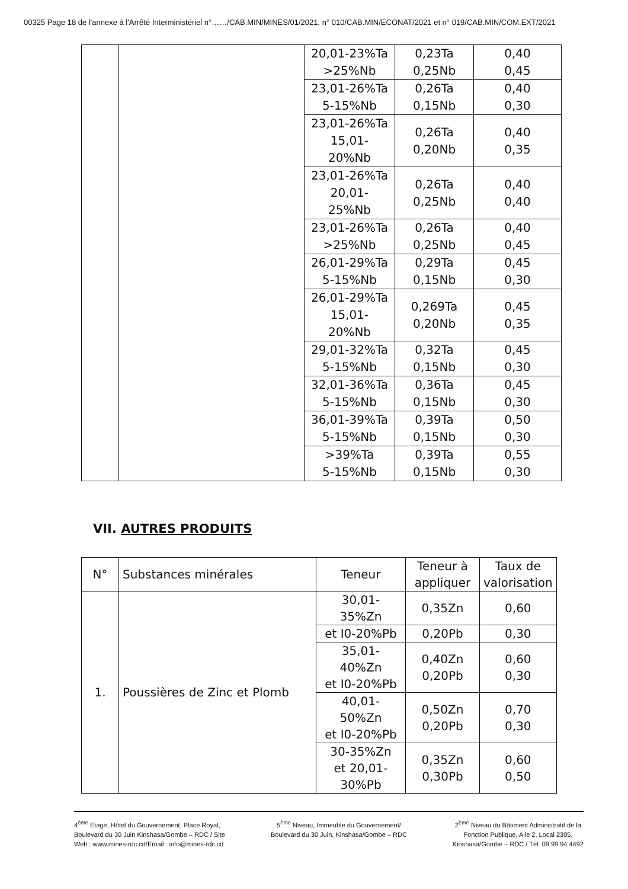00325 Page 18 de l'annexe à l'Arrêté Interministériel n°……/CAB.MIN/MINES/01/2021, n° 010/CAB.MIN/ECONAT/2021 et n° 019/CAB.MIN/COM.EXT/2021
| | | 20,01-23%Ta >25%Nb | 0,23Ta 0,25Nb | 0,40 0,45 |
| | | 23,01-26%Ta 5-15%Nb | 0,26Ta 0,15Nb | 0,40 0,30 |
| | | 23,01-26%Ta 15,01- 20%Nb | 0,26Ta 0,20Nb | 0,40 0,35 |
| | | 23,01-26%Ta 20,01- 25%Nb | 0,26Ta 0,25Nb | 0,40 0,40 |
| | | 23,01-26%Ta >25%Nb | 0,26Ta 0,25Nb | 0,40 0,45 |
| | | 26,01-29%Ta 5-15%Nb | 0,29Ta 0,15Nb | 0,45 0,30 |
| | | 26,01-29%Ta 15,01- 20%Nb | 0,269Ta 0,20Nb | 0,45 0,35 |
| | | 29,01-32%Ta 5-15%Nb | 0,32Ta 0,15Nb | 0,45 0,30 |
| | | 32,01-36%Ta 5-15%Nb | 0,36Ta 0,15Nb | 0,45 0,30 |
| | | 36,01-39%Ta 5-15%Nb | 0,39Ta 0,15Nb | 0,50 0,30 |
| | | >39%Ta 5-15%Nb | 0,39Ta 0,15Nb | 0,55 0,30 |
VII. AUTRES PRODUITS
| N° | Substances minérales | Teneur | Teneur à appliquer | Taux de valorisation |
| --- | --- | --- | --- | --- |
| 1. | Poussières de Zinc et Plomb | 30,01- 35%Zn | 0,35Zn | 0,60 |
| | | et I0-20%Pb | 0,20Pb | 0,30 |
| | | 35,01- 40%Zn et I0-20%Pb | 0,40Zn 0,20Pb | 0,60 0,30 |
| | | 40,01- 50%Zn et I0-20%Pb | 0,50Zn 0,20Pb | 0,70 0,30 |
| | | 30-35%Zn et 20,01- 30%Pb | 0,35Zn 0,30Pb | 0,60 0,50 |
4<sup>ème</sup> Etage, Hôtel du Gouvernement, Place Royal,
Boulevard du 30 Juin Kinshasa/Gombe – RDC / Site
Web : www.mines-rdc.cd/Email : info@mines-rdc.cd
5<sup>ème</sup> Niveau, Immeuble du Gouvernement/
Boulevard du 30 Juin, Kinshasa/Gombe – RDC
2<sup>ème</sup> Niveau du Bâtiment Administratif de la
Fonction Publique, Aile 2, Local 2305,
Kinshasa/Gombe – RDC / Tél: 09 99 94 4492